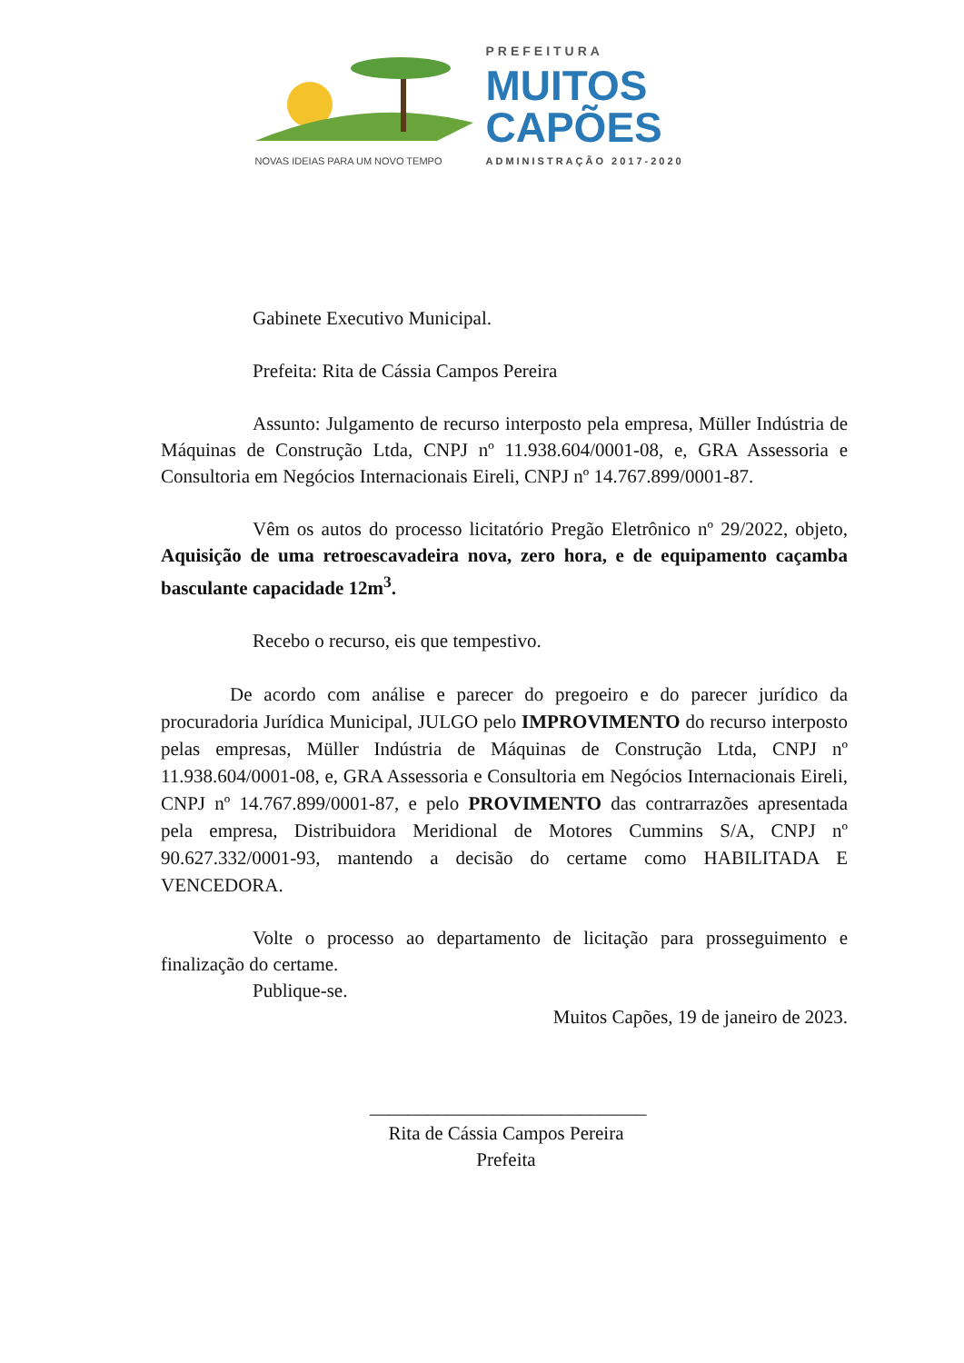NOVAS IDEIAS PARA UM NOVO TEMPO
PREFEITURA
MUITOS
CAPÕES
ADMINISTRAÇÃO 2017-2020
Gabinete Executivo Municipal.
Prefeita: Rita de Cássia Campos Pereira
Assunto: Julgamento de recurso interposto pela empresa, Müller Indústria de Máquinas de Construção Ltda, CNPJ nº 11.938.604/0001-08, e, GRA Assessoria e Consultoria em Negócios Internacionais Eireli, CNPJ nº 14.767.899/0001-87.
Vêm os autos do processo licitatório Pregão Eletrônico nº 29/2022, objeto, Aquisição de uma retroescavadeira nova, zero hora, e de equipamento caçamba basculante capacidade 12m<sup>3</sup>.
Recebo o recurso, eis que tempestivo.
De acordo com análise e parecer do pregoeiro e do parecer jurídico da procuradoria Jurídica Municipal, JULGO pelo IMPROVIMENTO do recurso interposto pelas empresas, Müller Indústria de Máquinas de Construção Ltda, CNPJ nº 11.938.604/0001-08, e, GRA Assessoria e Consultoria em Negócios Internacionais Eireli, CNPJ nº 14.767.899/0001-87, e pelo PROVIMENTO das contrarrazões apresentada pela empresa, Distribuidora Meridional de Motores Cummins S/A, CNPJ nº 90.627.332/0001-93, mantendo a decisão do certame como HABILITADA E VENCEDORA.
Volte o processo ao departamento de licitação para prosseguimento e finalização do certame.
Publique-se.
Muitos Capões, 19 de janeiro de 2023.
_____________________________
Rita de Cássia Campos Pereira
Prefeita